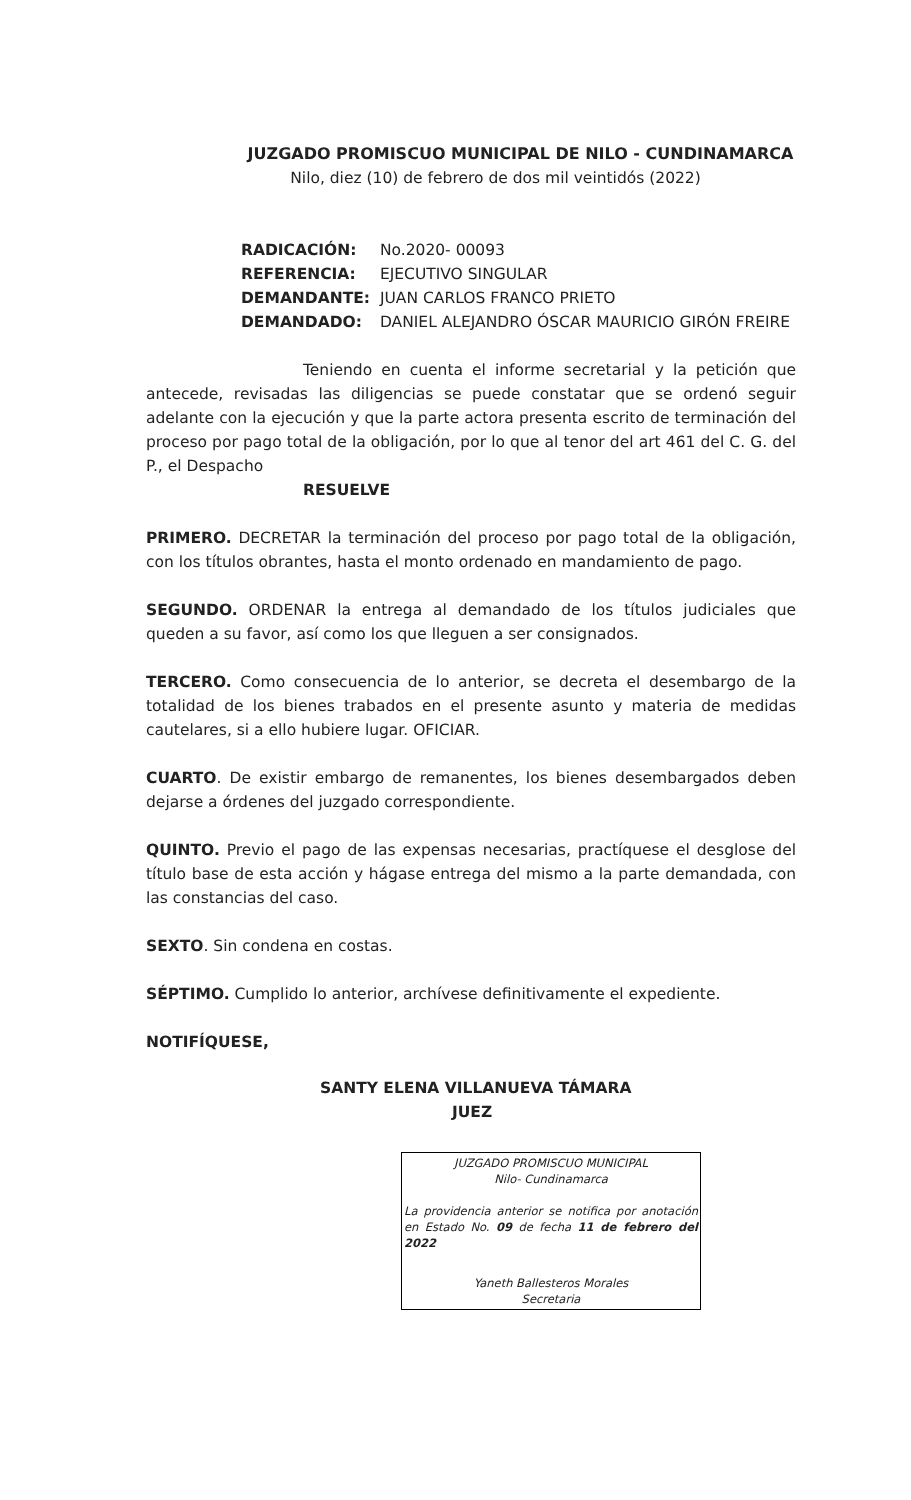JUZGADO PROMISCUO MUNICIPAL DE NILO - CUNDINAMARCA
Nilo, diez (10) de febrero de dos mil veintidós (2022)
RADICACIÓN: No.2020- 00093
REFERENCIA: EJECUTIVO SINGULAR
DEMANDANTE: JUAN CARLOS FRANCO PRIETO
DEMANDADO: DANIEL ALEJANDRO ÓSCAR MAURICIO GIRÓN FREIRE
Teniendo en cuenta el informe secretarial y la petición que antecede, revisadas las diligencias se puede constatar que se ordenó seguir adelante con la ejecución y que la parte actora presenta escrito de terminación del proceso por pago total de la obligación, por lo que al tenor del art 461 del C. G. del P., el Despacho
RESUELVE
PRIMERO. DECRETAR la terminación del proceso por pago total de la obligación, con los títulos obrantes, hasta el monto ordenado en mandamiento de pago.
SEGUNDO. ORDENAR la entrega al demandado de los títulos judiciales que queden a su favor, así como los que lleguen a ser consignados.
TERCERO. Como consecuencia de lo anterior, se decreta el desembargo de la totalidad de los bienes trabados en el presente asunto y materia de medidas cautelares, si a ello hubiere lugar. OFICIAR.
CUARTO. De existir embargo de remanentes, los bienes desembargados deben dejarse a órdenes del juzgado correspondiente.
QUINTO. Previo el pago de las expensas necesarias, practíquese el desglose del título base de esta acción y hágase entrega del mismo a la parte demandada, con las constancias del caso.
SEXTO. Sin condena en costas.
SÉPTIMO. Cumplido lo anterior, archívese definitivamente el expediente.
NOTIFÍQUESE,
SANTY ELENA VILLANUEVA TÁMARA
JUEZ
JUZGADO PROMISCUO MUNICIPAL
Nilo- Cundinamarca
La providencia anterior se notifica por anotación en Estado No. 09 de fecha 11 de febrero del 2022
Yaneth Ballesteros Morales
Secretaria